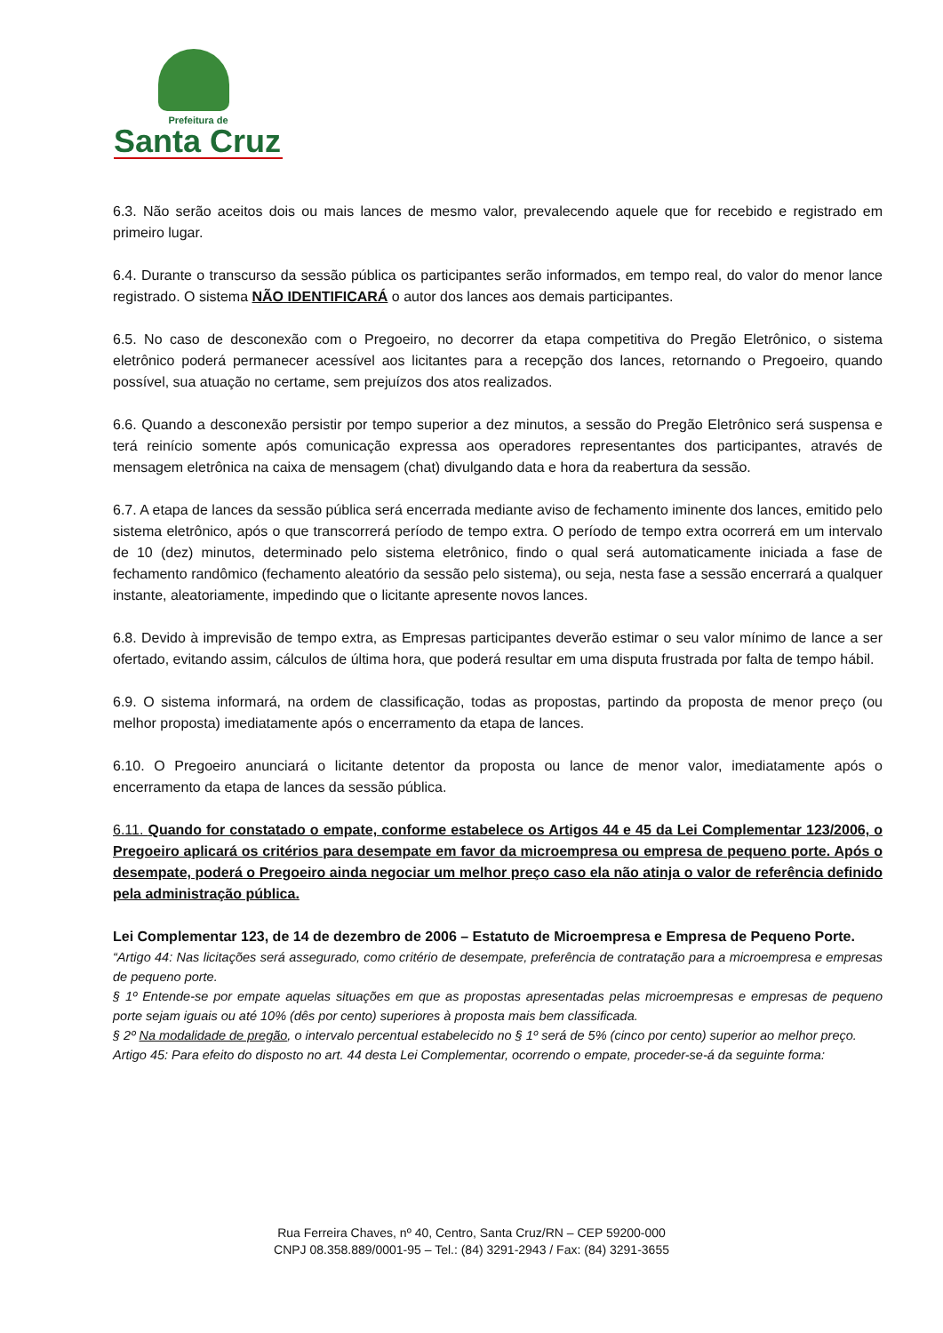Prefeitura de
Santa Cruz
6.3. Não serão aceitos dois ou mais lances de mesmo valor, prevalecendo aquele que for recebido e registrado em primeiro lugar.
6.4. Durante o transcurso da sessão pública os participantes serão informados, em tempo real, do valor do menor lance registrado. O sistema NÃO IDENTIFICARÁ o autor dos lances aos demais participantes.
6.5. No caso de desconexão com o Pregoeiro, no decorrer da etapa competitiva do Pregão Eletrônico, o sistema eletrônico poderá permanecer acessível aos licitantes para a recepção dos lances, retornando o Pregoeiro, quando possível, sua atuação no certame, sem prejuízos dos atos realizados.
6.6. Quando a desconexão persistir por tempo superior a dez minutos, a sessão do Pregão Eletrônico será suspensa e terá reinício somente após comunicação expressa aos operadores representantes dos participantes, através de mensagem eletrônica na caixa de mensagem (chat) divulgando data e hora da reabertura da sessão.
6.7. A etapa de lances da sessão pública será encerrada mediante aviso de fechamento iminente dos lances, emitido pelo sistema eletrônico, após o que transcorrerá período de tempo extra. O período de tempo extra ocorrerá em um intervalo de 10 (dez) minutos, determinado pelo sistema eletrônico, findo o qual será automaticamente iniciada a fase de fechamento randômico (fechamento aleatório da sessão pelo sistema), ou seja, nesta fase a sessão encerrará a qualquer instante, aleatoriamente, impedindo que o licitante apresente novos lances.
6.8. Devido à imprevisão de tempo extra, as Empresas participantes deverão estimar o seu valor mínimo de lance a ser ofertado, evitando assim, cálculos de última hora, que poderá resultar em uma disputa frustrada por falta de tempo hábil.
6.9. O sistema informará, na ordem de classificação, todas as propostas, partindo da proposta de menor preço (ou melhor proposta) imediatamente após o encerramento da etapa de lances.
6.10. O Pregoeiro anunciará o licitante detentor da proposta ou lance de menor valor, imediatamente após o encerramento da etapa de lances da sessão pública.
6.11. Quando for constatado o empate, conforme estabelece os Artigos 44 e 45 da Lei Complementar 123/2006, o Pregoeiro aplicará os critérios para desempate em favor da microempresa ou empresa de pequeno porte. Após o desempate, poderá o Pregoeiro ainda negociar um melhor preço caso ela não atinja o valor de referência definido pela administração pública.
Lei Complementar 123, de 14 de dezembro de 2006 – Estatuto de Microempresa e Empresa de Pequeno Porte.
“Artigo 44: Nas licitações será assegurado, como critério de desempate, preferência de contratação para a microempresa e empresas de pequeno porte.
§ 1º Entende-se por empate aquelas situações em que as propostas apresentadas pelas microempresas e empresas de pequeno porte sejam iguais ou até 10% (dês por cento) superiores à proposta mais bem classificada.
§ 2º Na modalidade de pregão, o intervalo percentual estabelecido no § 1º será de 5% (cinco por cento) superior ao melhor preço.
Artigo 45: Para efeito do disposto no art. 44 desta Lei Complementar, ocorrendo o empate, proceder-se-á da seguinte forma:
Rua Ferreira Chaves, nº 40, Centro, Santa Cruz/RN – CEP 59200-000
CNPJ 08.358.889/0001-95 – Tel.: (84) 3291-2943 / Fax: (84) 3291-3655